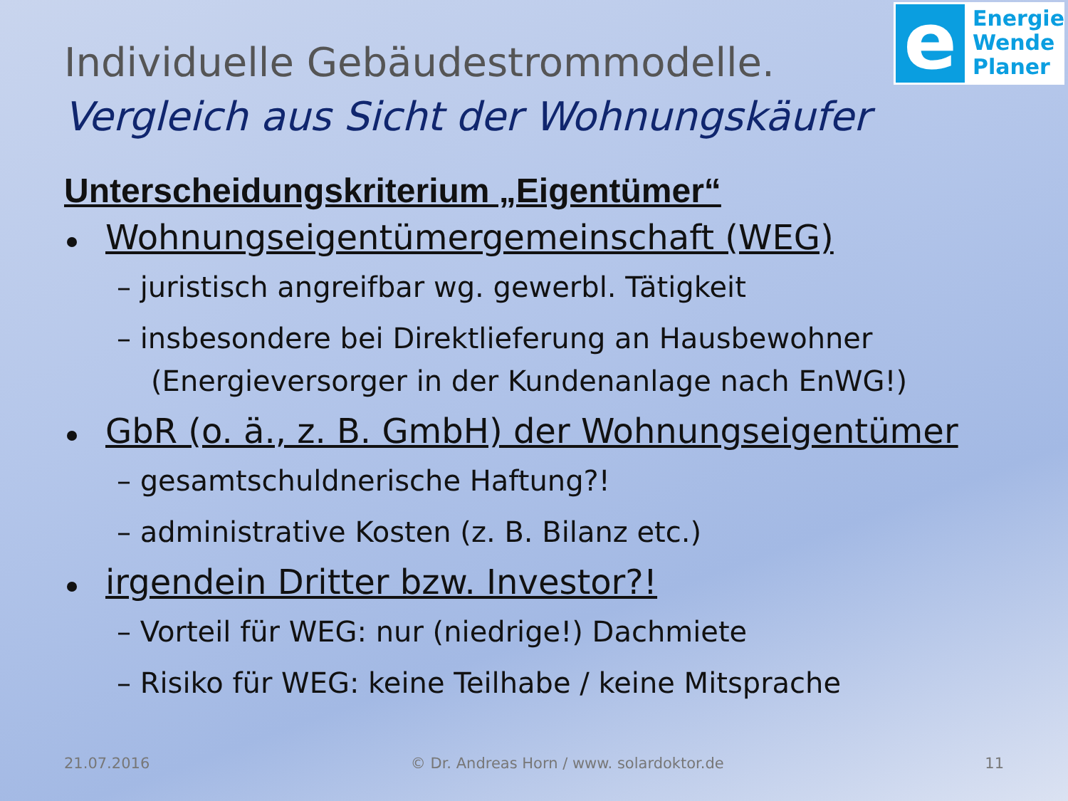e
Energie
Wende
Planer
Individuelle Gebäudestrommodelle.
Vergleich aus Sicht der Wohnungskäufer
Unterscheidungskriterium „Eigentümer“
Wohnungseigentümergemeinschaft (WEG)
– juristisch angreifbar wg. gewerbl. Tätigkeit
– insbesondere bei Direktlieferung an Hausbewohner (Energieversorger in der Kundenanlage nach EnWG!)
GbR (o. ä., z. B. GmbH) der Wohnungseigentümer
– gesamtschuldnerische Haftung?!
– administrative Kosten (z. B. Bilanz etc.)
irgendein Dritter bzw. Investor?!
– Vorteil für WEG: nur (niedrige!) Dachmiete
– Risiko für WEG: keine Teilhabe / keine Mitsprache
21.07.2016 © Dr. Andreas Horn / www. solardoktor.de 11